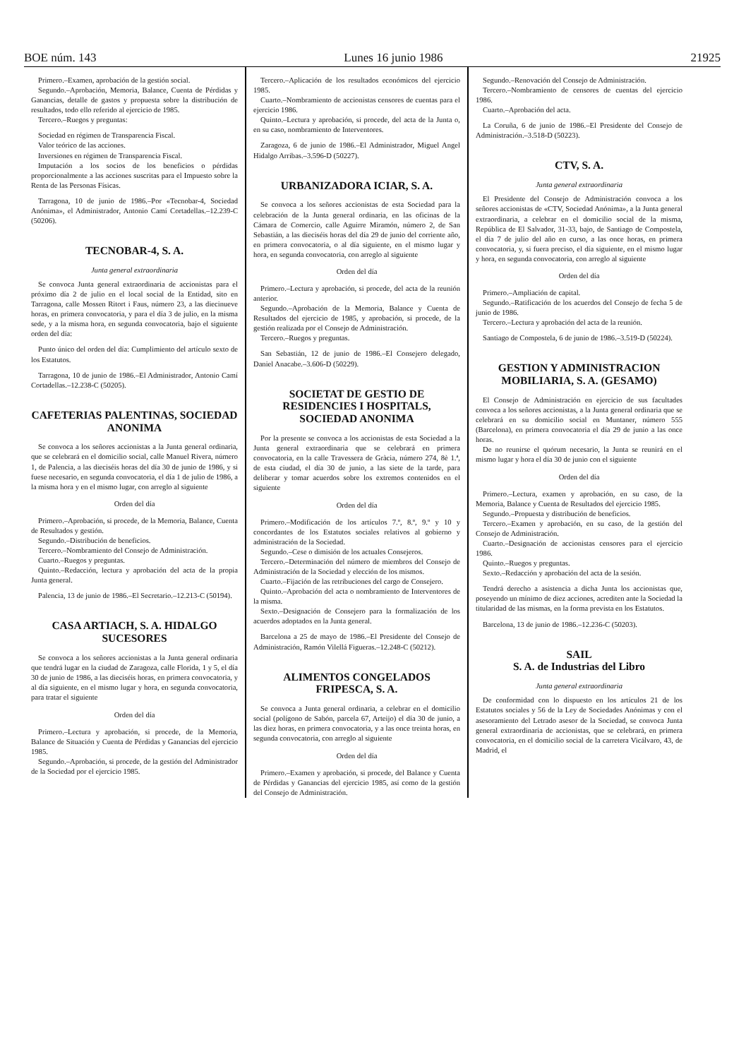BOE núm. 143 Lunes 16 junio 1986 21925
Primero.–Examen, aprobación de la gestión social.
Segundo.–Aprobación, Memoria, Balance, Cuenta de Pérdidas y Ganancias, detalle de gastos y propuesta sobre la distribución de resultados, todo ello referido al ejercicio de 1985.
Tercero.–Ruegos y preguntas:
Sociedad en régimen de Transparencia Fiscal.
Valor teórico de las acciones.
Inversiones en régimen de Transparencia Fiscal.
Imputación a los socios de los beneficios o pérdidas proporcionalmente a las acciones suscritas para el Impuesto sobre la Renta de las Personas Físicas.
Tarragona, 10 de junio de 1986.–Por «Tecnobar-4, Sociedad Anónima», el Administrador, Antonio Camí Cortadellas.–12.239-C (50206).
TECNOBAR-4, S. A.
Junta general extraordinaria
Se convoca Junta general extraordinaria de accionistas para el próximo día 2 de julio en el local social de la Entidad, sito en Tarragona, calle Mossen Ritort i Faus, número 23, a las diecinueve horas, en primera convocatoria, y para el día 3 de julio, en la misma sede, y a la misma hora, en segunda convocatoria, bajo el siguiente orden del día:
Punto único del orden del día: Cumplimiento del artículo sexto de los Estatutos.
Tarragona, 10 de junio de 1986.–El Administrador, Antonio Camí Cortadellas.–12.238-C (50205).
CAFETERIAS PALENTINAS, SOCIEDAD ANONIMA
Se convoca a los señores accionistas a la Junta general ordinaria, que se celebrará en el domicilio social, calle Manuel Rivera, número 1, de Palencia, a las dieciséis horas del día 30 de junio de 1986, y si fuese necesario, en segunda convocatoria, el día 1 de julio de 1986, a la misma hora y en el mismo lugar, con arreglo al siguiente
Orden del día
Primero.–Aprobación, si procede, de la Memoria, Balance, Cuenta de Resultados y gestión.
Segundo.–Distribución de beneficios.
Tercero.–Nombramiento del Consejo de Administración.
Cuarto.–Ruegos y preguntas.
Quinto.–Redacción, lectura y aprobación del acta de la propia Junta general.
Palencia, 13 de junio de 1986.–El Secretario.–12.213-C (50194).
CASA ARTIACH, S. A. HIDALGO SUCESORES
Se convoca a los señores accionistas a la Junta general ordinaria que tendrá lugar en la ciudad de Zaragoza, calle Florida, 1 y 5, el día 30 de junio de 1986, a las dieciséis horas, en primera convocatoria, y al día siguiente, en el mismo lugar y hora, en segunda convocatoria, para tratar el siguiente
Orden del día
Primero.–Lectura y aprobación, si procede, de la Memoria, Balance de Situación y Cuenta de Pérdidas y Ganancias del ejercicio 1985.
Segundo.–Aprobación, si procede, de la gestión del Administrador de la Sociedad por el ejercicio 1985.
Tercero.–Aplicación de los resultados económicos del ejercicio 1985.
Cuarto.–Nombramiento de accionistas censores de cuentas para el ejercicio 1986.
Quinto.–Lectura y aprobación, si procede, del acta de la Junta o, en su caso, nombramiento de Interventores.
Zaragoza, 6 de junio de 1986.–El Administrador, Miguel Angel Hidalgo Arribas.–3.596-D (50227).
URBANIZADORA ICIAR, S. A.
Se convoca a los señores accionistas de esta Sociedad para la celebración de la Junta general ordinaria, en las oficinas de la Cámara de Comercio, calle Aguirre Miramón, número 2, de San Sebastián, a las dieciséis horas del día 29 de junio del corriente año, en primera convocatoria, o al día siguiente, en el mismo lugar y hora, en segunda convocatoria, con arreglo al siguiente
Orden del día
Primero.–Lectura y aprobación, si procede, del acta de la reunión anterior.
Segundo.–Aprobación de la Memoria, Balance y Cuenta de Resultados del ejercicio de 1985, y aprobación, si procede, de la gestión realizada por el Consejo de Administración.
Tercero.–Ruegos y preguntas.
San Sebastián, 12 de junio de 1986.–El Consejero delegado, Daniel Anacabe.–3.606-D (50229).
SOCIETAT DE GESTIO DE RESIDENCIES I HOSPITALS, SOCIEDAD ANONIMA
Por la presente se convoca a los accionistas de esta Sociedad a la Junta general extraordinaria que se celebrará en primera convocatoria, en la calle Travessera de Gràcia, número 274, 8è 1.ª, de esta ciudad, el día 30 de junio, a las siete de la tarde, para deliberar y tomar acuerdos sobre los extremos contenidos en el siguiente
Orden del día
Primero.–Modificación de los artículos 7.º, 8.º, 9.º y 10 y concordantes de los Estatutos sociales relativos al gobierno y administración de la Sociedad.
Segundo.–Cese o dimisión de los actuales Consejeros.
Tercero.–Determinación del número de miembros del Consejo de Administración de la Sociedad y elección de los mismos.
Cuarto.–Fijación de las retribuciones del cargo de Consejero.
Quinto.–Aprobación del acta o nombramiento de Interventores de la misma.
Sexto.–Designación de Consejero para la formalización de los acuerdos adoptados en la Junta general.
Barcelona a 25 de mayo de 1986.–El Presidente del Consejo de Administración, Ramón Vilellá Figueras.–12.248-C (50212).
ALIMENTOS CONGELADOS FRIPESCA, S. A.
Se convoca a Junta general ordinaria, a celebrar en el domicilio social (polígono de Sabón, parcela 67, Arteijo) el día 30 de junio, a las diez horas, en primera convocatoria, y a las once treinta horas, en segunda convocatoria, con arreglo al siguiente
Orden del día
Primero.–Examen y aprobación, si procede, del Balance y Cuenta de Pérdidas y Ganancias del ejercicio 1985, así como de la gestión del Consejo de Administración.
Segundo.–Renovación del Consejo de Administración.
Tercero.–Nombramiento de censores de cuentas del ejercicio 1986.
Cuarto.–Aprobación del acta.
La Coruña, 6 de junio de 1986.–El Presidente del Consejo de Administración.–3.518-D (50223).
CTV, S. A.
Junta general extraordinaria
El Presidente del Consejo de Administración convoca a los señores accionistas de «CTV, Sociedad Anónima», a la Junta general extraordinaria, a celebrar en el domicilio social de la misma, República de El Salvador, 31-33, bajo, de Santiago de Compostela, el día 7 de julio del año en curso, a las once horas, en primera convocatoria, y, si fuera preciso, el día siguiente, en el mismo lugar y hora, en segunda convocatoria, con arreglo al siguiente
Orden del día
Primero.–Ampliación de capital.
Segundo.–Ratificación de los acuerdos del Consejo de fecha 5 de junio de 1986.
Tercero.–Lectura y aprobación del acta de la reunión.
Santiago de Compostela, 6 de junio de 1986.–3.519-D (50224).
GESTION Y ADMINISTRACION MOBILIARIA, S. A. (GESAMO)
El Consejo de Administración en ejercicio de sus facultades convoca a los señores accionistas, a la Junta general ordinaria que se celebrará en su domicilio social en Muntaner, número 555 (Barcelona), en primera convocatoria el día 29 de junio a las once horas.
De no reunirse el quórum necesario, la Junta se reunirá en el mismo lugar y hora el día 30 de junio con el siguiente
Orden del día
Primero.–Lectura, examen y aprobación, en su caso, de la Memoria, Balance y Cuenta de Resultados del ejercicio 1985.
Segundo.–Propuesta y distribución de beneficios.
Tercero.–Examen y aprobación, en su caso, de la gestión del Consejo de Administración.
Cuarto.–Designación de accionistas censores para el ejercicio 1986.
Quinto.–Ruegos y preguntas.
Sexto.–Redacción y aprobación del acta de la sesión.
Tendrá derecho a asistencia a dicha Junta los accionistas que, poseyendo un mínimo de diez acciones, acrediten ante la Sociedad la titularidad de las mismas, en la forma prevista en los Estatutos.
Barcelona, 13 de junio de 1986.–12.236-C (50203).
SAIL
S. A. de Industrias del Libro
Junta general extraordinaria
De conformidad con lo dispuesto en los artículos 21 de los Estatutos sociales y 56 de la Ley de Sociedades Anónimas y con el asesoramiento del Letrado asesor de la Sociedad, se convoca Junta general extraordinaria de accionistas, que se celebrará, en primera convocatoria, en el domicilio social de la carretera Vicálvaro, 43, de Madrid, el